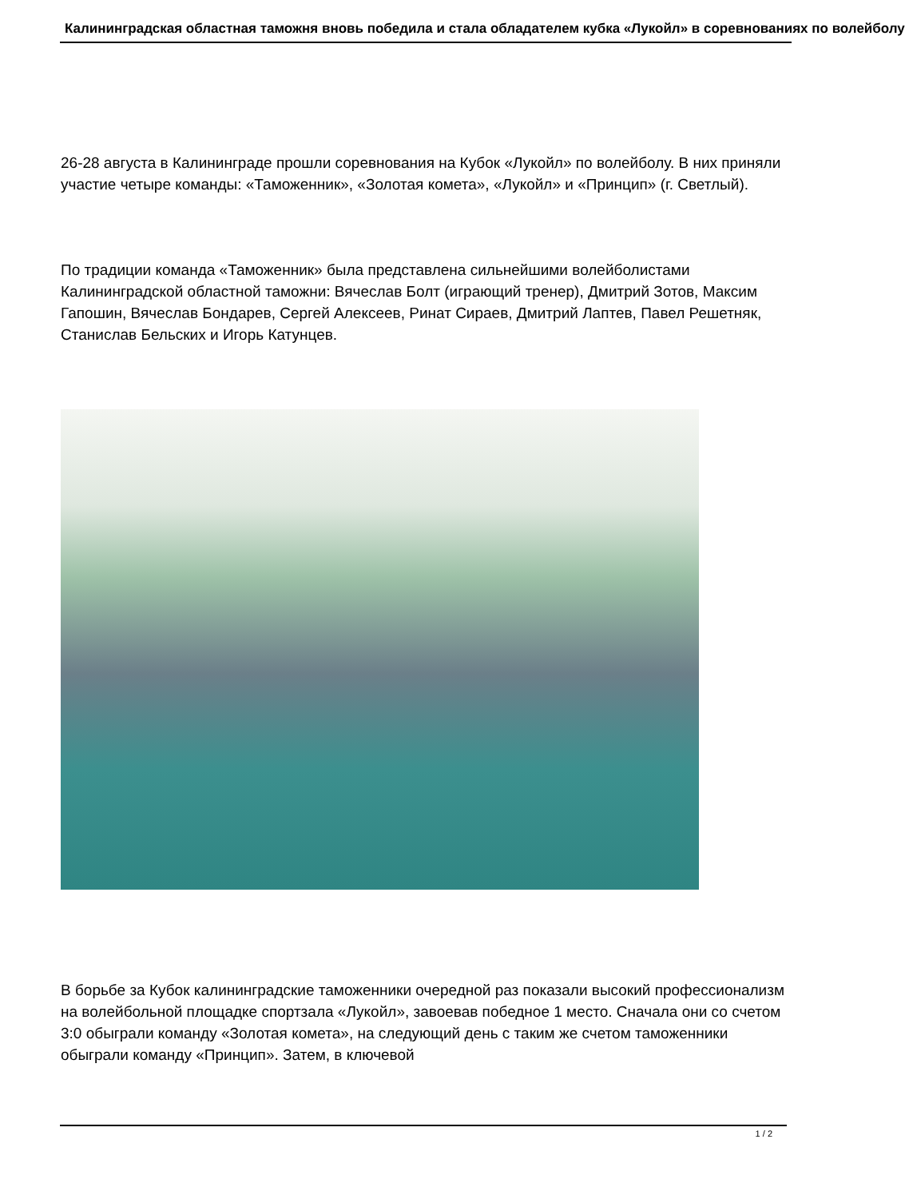Калининградская областная таможня вновь победила и стала обладателем кубка «Лукойл» в соревнованиях по волейболу
26-28 августа в Калининграде прошли соревнования на Кубок «Лукойл» по волейболу. В них приняли участие четыре команды: «Таможенник», «Золотая комета», «Лукойл» и «Принцип» (г. Светлый).
По традиции команда «Таможенник» была представлена сильнейшими волейболистами Калининградской областной таможни: Вячеслав Болт (играющий тренер), Дмитрий Зотов, Максим Гапошин, Вячеслав Бондарев, Сергей Алексеев, Ринат Сираев, Дмитрий Лаптев, Павел Решетняк, Станислав Бельских и Игорь Катунцев.
В борьбе за Кубок калининградские таможенники очередной раз показали высокий профессионализм на волейбольной площадке спортзала «Лукойл», завоевав победное 1 место. Сначала они со счетом 3:0 обыграли команду «Золотая комета», на следующий день с таким же счетом таможенники обыграли команду «Принцип». Затем, в ключевой
1 / 2